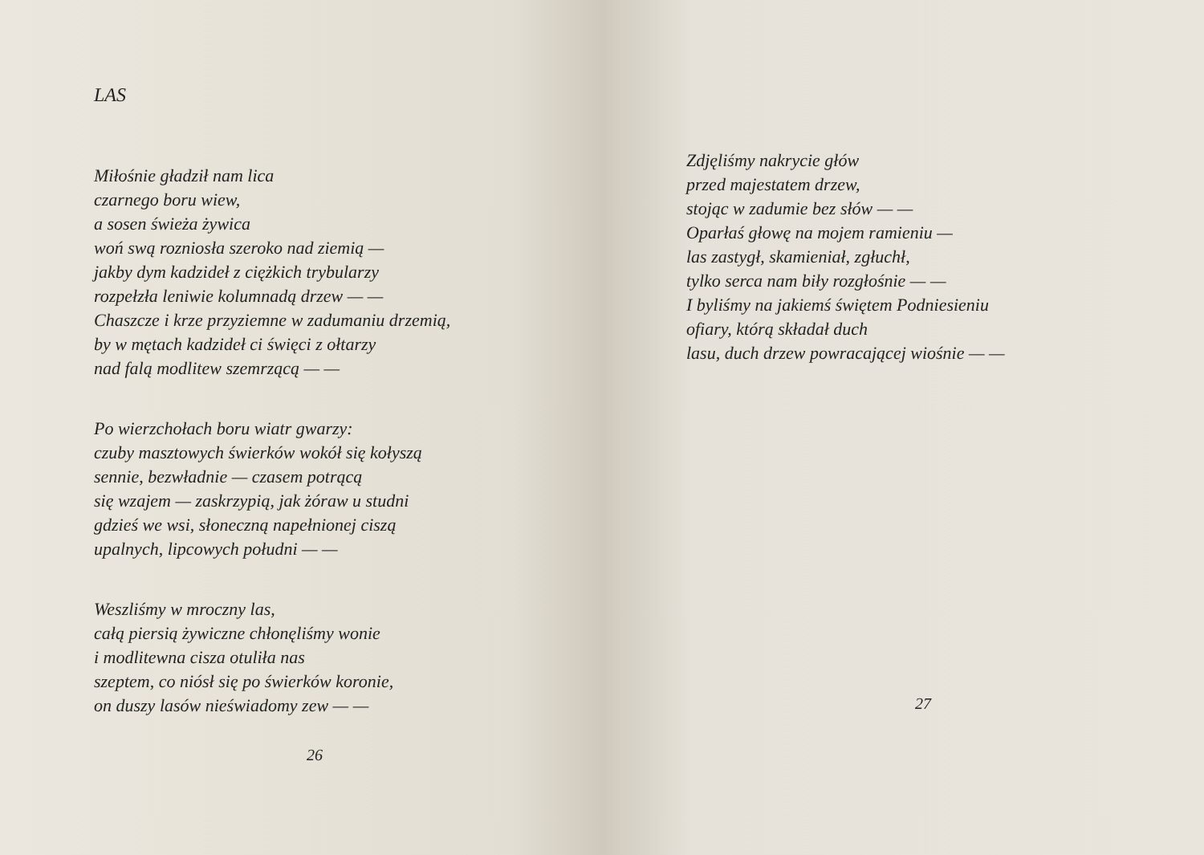LAS
Miłośnie gładził nam lica
czarnego boru wiew,
a sosen świeża żywica
woń swą rozniosła szeroko nad ziemią —
jakby dym kadzideł z ciężkich trybularzy
rozpełzła leniwie kolumnadą drzew — —
Chaszcze i krze przyziemne w zadumaniu drzemią,
by w mętach kadzideł ci święci z ołtarzy
nad falą modlitew szemrzącą — —
Po wierzchołach boru wiatr gwarzy:
czuby masztowych świerków wokół się kołyszą
sennie, bezwładnie — czasem potrącą
się wzajem — zaskrzypią, jak żóraw u studni
gdzieś we wsi, słoneczną napełnionej ciszą
upalnych, lipcowych południ — —
Weszliśmy w mroczny las,
całą piersią żywiczne chłonęliśmy wonie
i modlitewna cisza otuliła nas
szeptem, co niósł się po świerków koronie,
on duszy lasów nieświadomy zew — —
26
Zdjęliśmy nakrycie głów
przed majestatem drzew,
stojąc w zadumie bez słów — —
Oparłaś głowę na mojem ramieniu —
las zastygł, skamieniał, zgłuchł,
tylko serca nam biły rozgłośnie — —
I byliśmy na jakiemś świętem Podniesieniu
ofiary, którą składał duch
lasu, duch drzew powracającej wiośnie — —
27